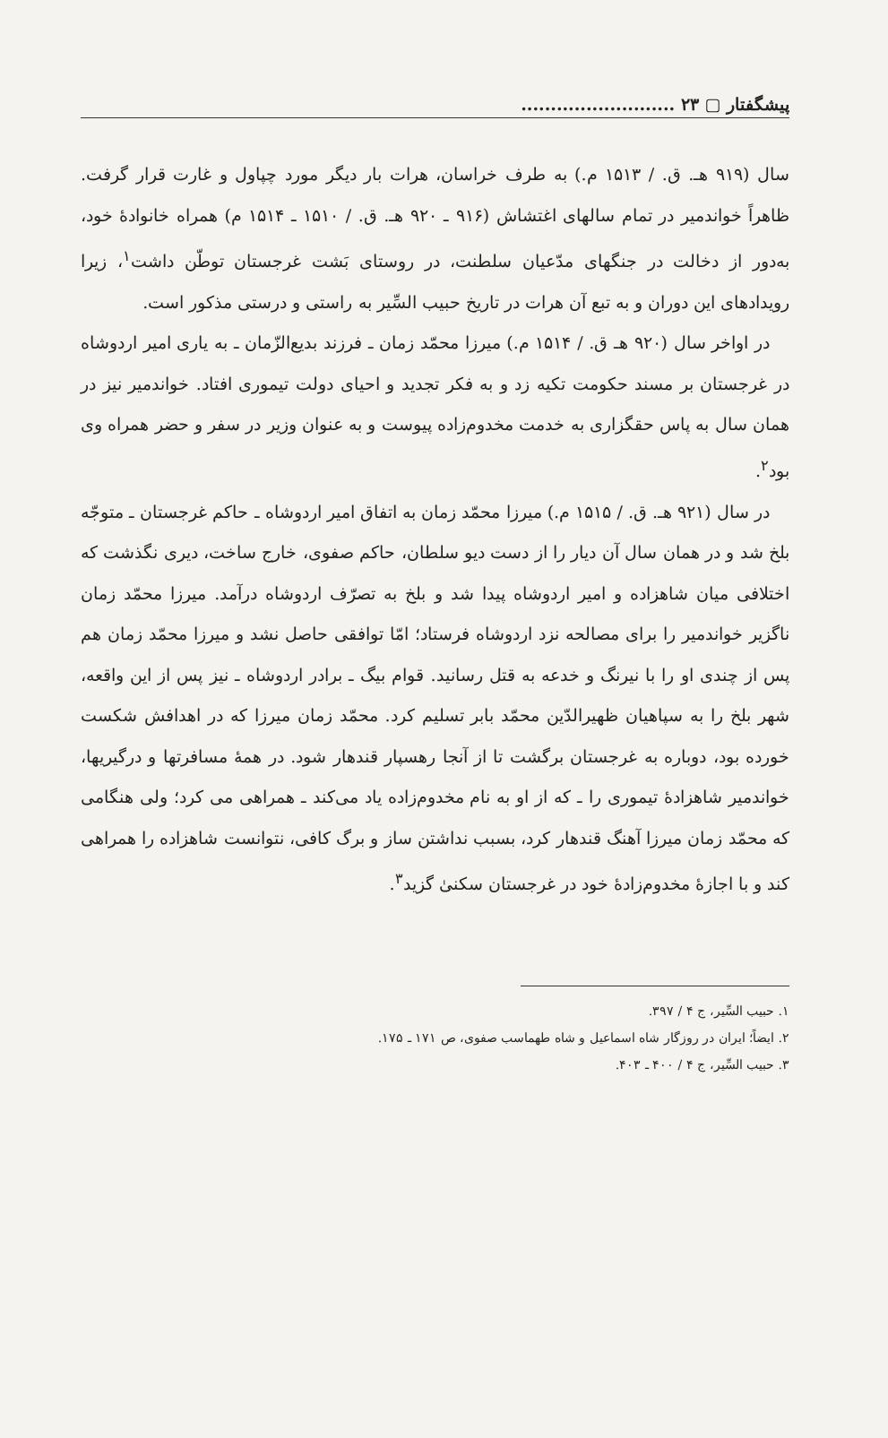پیشگفتار ▢ ۲۳ ..........................
سال (۹۱۹ هـ. ق. / ۱۵۱۳ م.) به طرف خراسان، هرات بار دیگر مورد چپاول و غارت قرار گرفت. ظاهراً خواندمیر در تمام سالهای اغتشاش (۹۱۶ ـ ۹۲۰ هـ. ق. / ۱۵۱۰ ـ ۱۵۱۴ م) همراه خانوادهٔ خود، به‌دور از دخالت در جنگهای مدّعیان سلطنت، در روستای بَشت غرجستان توطّن داشت<sup>۱</sup>، زیرا رویدادهای این دوران و به تبع آن هرات در تاریخ حبیب السِّیر به راستی و درستی مذکور است.
در اواخر سال (۹۲۰ هـ ق. / ۱۵۱۴ م.) میرزا محمّد زمان ـ فرزند بدیع‌الزّمان ـ به یاری امیر اردوشاه در غرجستان بر مسند حکومت تکیه زد و به فکر تجدید و احیای دولت تیموری افتاد. خواندمیر نیز در همان سال به پاس حقگزاری به خدمت مخدوم‌زاده پیوست و به عنوان وزیر در سفر و حضر همراه وی بود<sup>۲</sup>.
در سال (۹۲۱ هـ. ق. / ۱۵۱۵ م.) میرزا محمّد زمان به اتفاق امیر اردوشاه ـ حاکم غرجستان ـ متوجّه بلخ شد و در همان سال آن دیار را از دست دیو سلطان، حاکم صفوی، خارج ساخت، دیری نگذشت که اختلافی میان شاهزاده و امیر اردوشاه پیدا شد و بلخ به تصرّف اردوشاه درآمد. میرزا محمّد زمان ناگزیر خواندمیر را برای مصالحه نزد اردوشاه فرستاد؛ امّا توافقی حاصل نشد و میرزا محمّد زمان هم پس از چندی او را با نیرنگ و خدعه به قتل رسانید. قوام بیگ ـ برادر اردوشاه ـ نیز پس از این واقعه، شهر بلخ را به سپاهیان ظهیرالدّین محمّد بابر تسلیم کرد. محمّد زمان میرزا که در اهدافش شکست خورده بود، دوباره به غرجستان برگشت تا از آنجا رهسپار قندهار شود. در همهٔ مسافرتها و درگیریها، خواندمیر شاهزادهٔ تیموری را ـ که از او به نام مخدوم‌زاده یاد می‌کند ـ همراهی می کرد؛ ولی هنگامی که محمّد زمان میرزا آهنگ قندهار کرد، بسبب نداشتن ساز و برگ کافی، نتوانست شاهزاده را همراهی کند و با اجازهٔ مخدوم‌زادهٔ خود در غرجستان سکنیٰ گزید<sup>۳</sup>.
۱. حبیب السِّیر، ج ۴ / ۳۹۷.
۲. ایضاً؛ ایران در روزگار شاه اسماعیل و شاه طهماسب صفوی، ص ۱۷۱ ـ ۱۷۵.
۳. حبیب السِّیر، ج ۴ / ۴۰۰ ـ ۴۰۳.